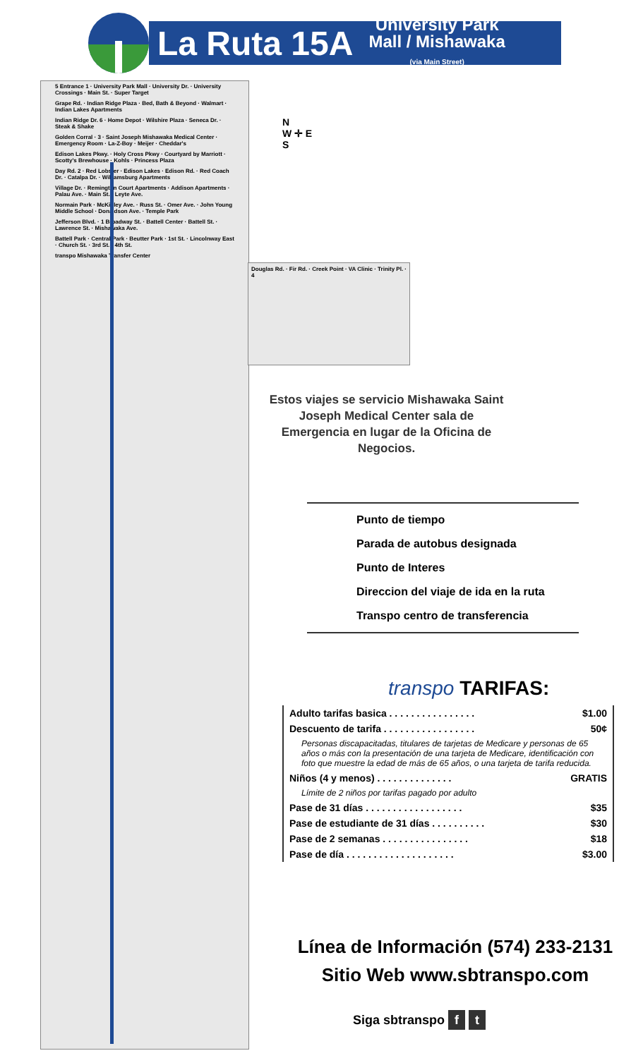La Ruta 15A
University Park
Mall / Mishawaka
(via Main Street)
5 Entrance 1 · University Park Mall · University Dr. · University Crossings · Main St. · Super Target
Grape Rd. · Indian Ridge Plaza · Bed, Bath & Beyond · Walmart · Indian Lakes Apartments
Indian Ridge Dr. 6 · Home Depot · Wilshire Plaza · Seneca Dr. · Steak & Shake
Golden Corral · 3 · Saint Joseph Mishawaka Medical Center · Emergency Room · La-Z-Boy · Meijer · Cheddar's
Edison Lakes Pkwy. · Holy Cross Pkwy · Courtyard by Marriott · Scotty's Brewhouse · Kohls · Princess Plaza
Day Rd. 2 · Red Lobster · Edison Lakes · Edison Rd. · Red Coach Dr. · Catalpa Dr. · Williamsburg Apartments
Village Dr. · Remington Court Apartments · Addison Apartments · Palau Ave. · Main St. · Leyte Ave.
Normain Park · McKinley Ave. · Russ St. · Omer Ave. · John Young Middle School · Donaldson Ave. · Temple Park
Jefferson Blvd. · 1 Broadway St. · Battell Center · Battell St. · Lawrence St. · Mishawaka Ave.
Battell Park · Central Park · Beutter Park · 1st St. · Lincolnway East · Church St. · 3rd St. · 4th St.
transpo Mishawaka Transfer Center
Douglas Rd. · Fir Rd. · Creek Point · VA Clinic · Trinity Pl. · 4
N
W ✛ E
S
Estos viajes se servicio Mishawaka Saint Joseph Medical Center sala de Emergencia en lugar de la Oficina de Negocios.
Punto de tiempo
Parada de autobus designada
Punto de Interes
Direccion del viaje de ida en la ruta
Transpo centro de transferencia
transpo TARIFAS:
| Adulto tarifas basica . . . . . . . . . . . . . . . . | $1.00 |
| Descuento de tarifa . . . . . . . . . . . . . . . . . | 50¢ |
| Personas discapacitadas, titulares de tarjetas de Medicare y personas de 65 años o más con la presentación de una tarjeta de Medicare, identificación con foto que muestre la edad de más de 65 años, o una tarjeta de tarifa reducida. | |
| Niños (4 y menos) . . . . . . . . . . . . . . | GRATIS |
| Límite de 2 niños por tarifas pagado por adulto | |
| Pase de 31 días . . . . . . . . . . . . . . . . . . | $35 |
| Pase de estudiante de 31 días . . . . . . . . . . | $30 |
| Pase de 2 semanas . . . . . . . . . . . . . . . . | $18 |
| Pase de día . . . . . . . . . . . . . . . . . . . . | $3.00 |
Línea de Información (574) 233-2131
Sitio Web www.sbtranspo.com
Siga sbtranspo f t